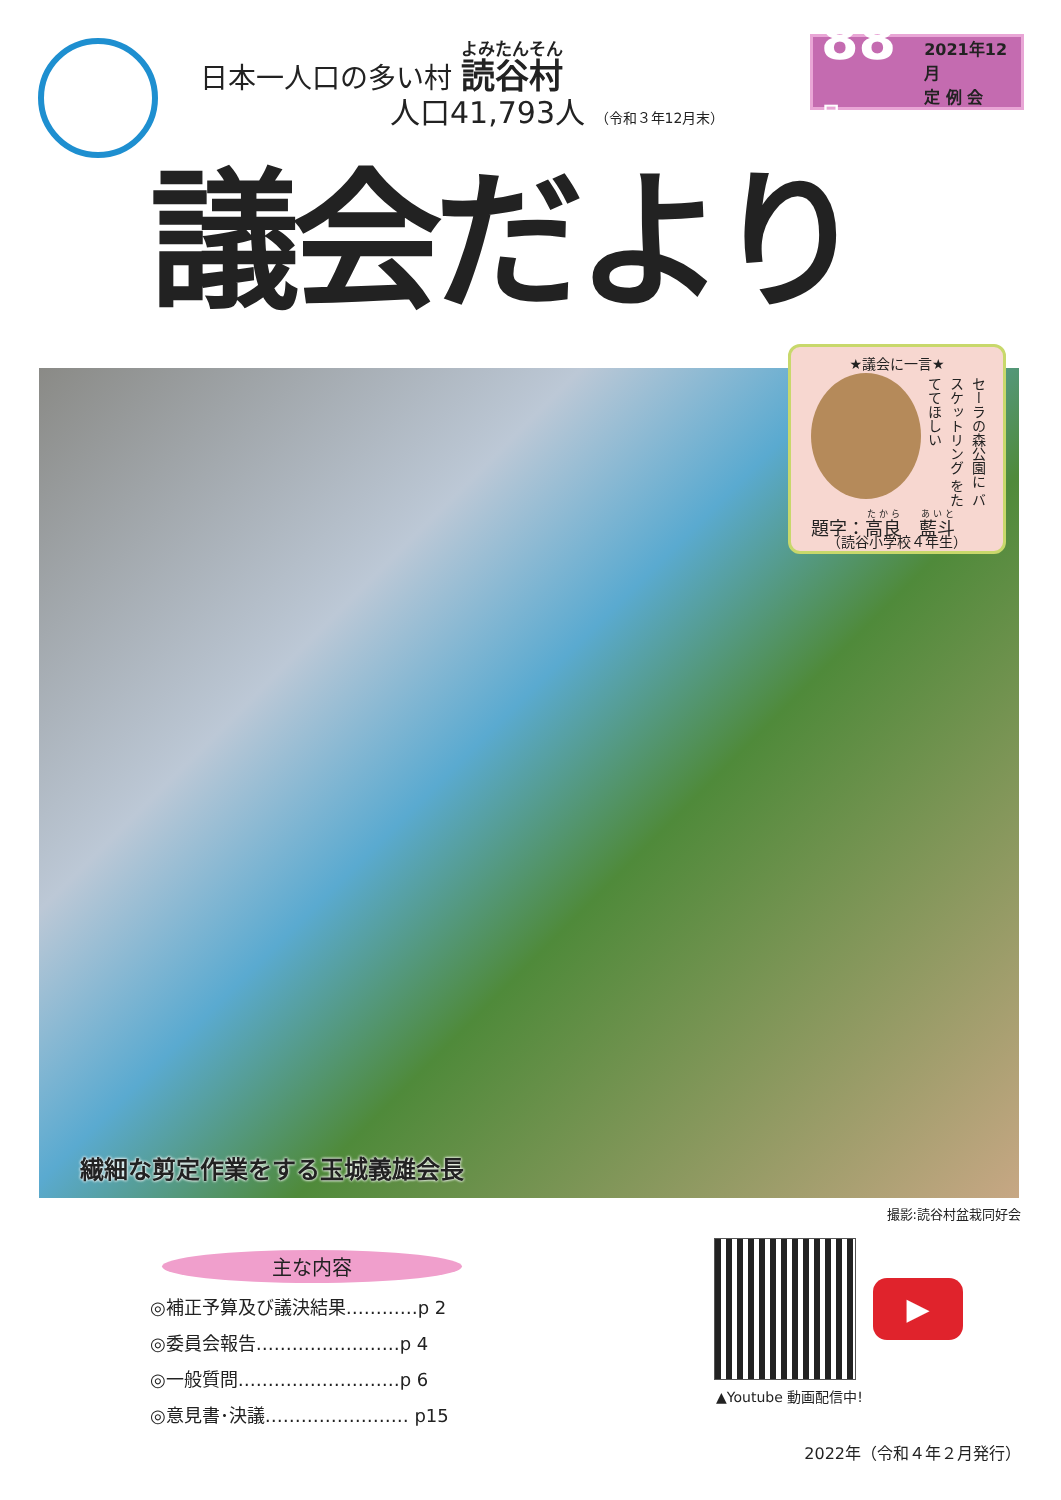日本一人口の多い村 読谷村
人口41,793人 （令和３年12月末）
88号 2021年12月
定 例 会
議会だより
繊細な剪定作業をする玉城義雄会長
★議会に一言★
セーラの森公園に バスケットリング をたててほしい
題字：高良　藍斗
（読谷小学校４年生）
撮影:読谷村盆栽同好会
主な内容
◎補正予算及び議決結果…………p 2
◎委員会報告……………………p 4
◎一般質問………………………p 6
◎意見書･決議…………………… p15
▶
▲Youtube 動画配信中!
2022年（令和４年２月発行）